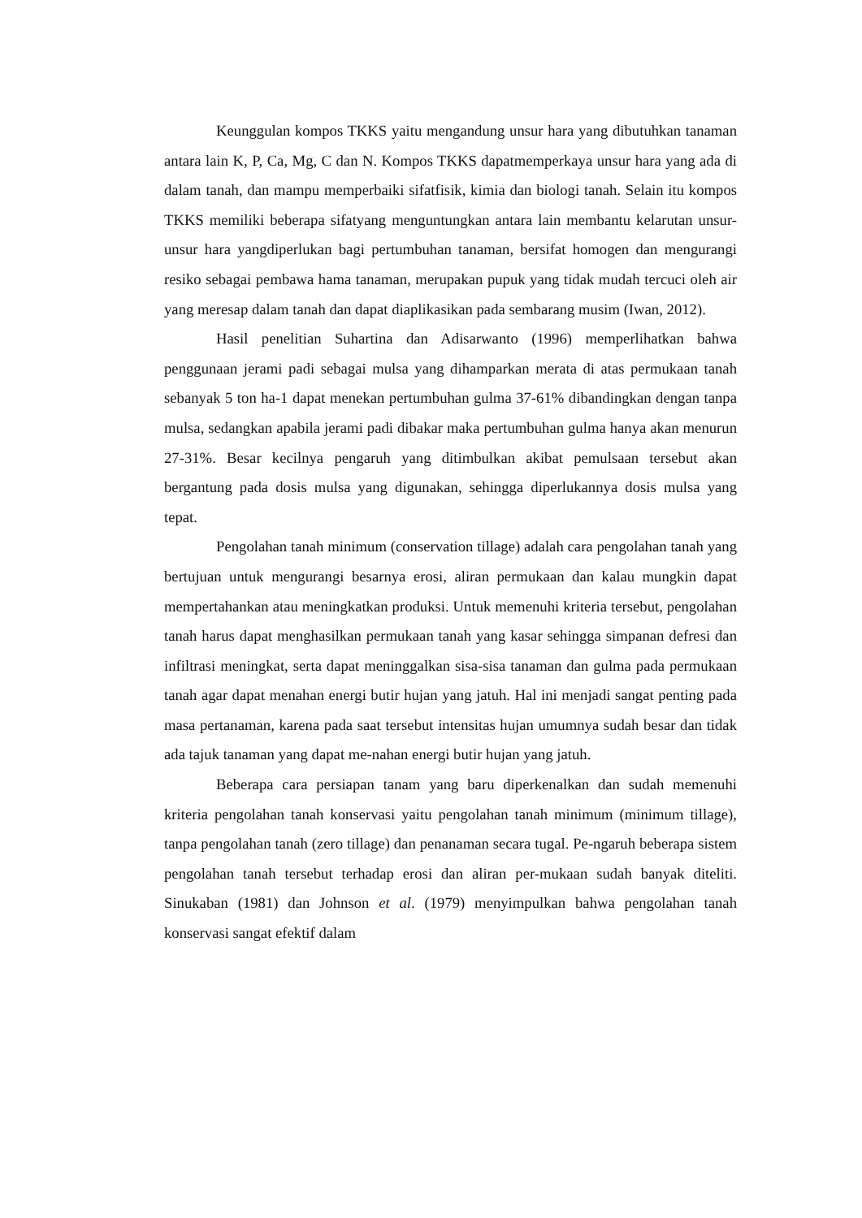Keunggulan kompos TKKS yaitu mengandung unsur hara yang dibutuhkan tanaman antara lain K, P, Ca, Mg, C dan N. Kompos TKKS dapatmemperkaya unsur hara yang ada di dalam tanah, dan mampu memperbaiki sifatfisik, kimia dan biologi tanah. Selain itu kompos TKKS memiliki beberapa sifatyang menguntungkan antara lain membantu kelarutan unsur-unsur hara yangdiperlukan bagi pertumbuhan tanaman, bersifat homogen dan mengurangi resiko sebagai pembawa hama tanaman, merupakan pupuk yang tidak mudah tercuci oleh air yang meresap dalam tanah dan dapat diaplikasikan pada sembarang musim (Iwan, 2012).
Hasil penelitian Suhartina dan Adisarwanto (1996) memperlihatkan bahwa penggunaan jerami padi sebagai mulsa yang dihamparkan merata di atas permukaan tanah sebanyak 5 ton ha-1 dapat menekan pertumbuhan gulma 37-61% dibandingkan dengan tanpa mulsa, sedangkan apabila jerami padi dibakar maka pertumbuhan gulma hanya akan menurun 27-31%. Besar kecilnya pengaruh yang ditimbulkan akibat pemulsaan tersebut akan bergantung pada dosis mulsa yang digunakan, sehingga diperlukannya dosis mulsa yang tepat.
Pengolahan tanah minimum (conservation tillage) adalah cara pengolahan tanah yang bertujuan untuk mengurangi besarnya erosi, aliran permukaan dan kalau mungkin dapat mempertahankan atau meningkatkan produksi. Untuk memenuhi kriteria tersebut, pengolahan tanah harus dapat menghasilkan permukaan tanah yang kasar sehingga simpanan defresi dan infiltrasi meningkat, serta dapat meninggalkan sisa-sisa tanaman dan gulma pada permukaan tanah agar dapat menahan energi butir hujan yang jatuh. Hal ini menjadi sangat penting pada masa pertanaman, karena pada saat tersebut intensitas hujan umumnya sudah besar dan tidak ada tajuk tanaman yang dapat me-nahan energi butir hujan yang jatuh.
Beberapa cara persiapan tanam yang baru diperkenalkan dan sudah memenuhi kriteria pengolahan tanah konservasi yaitu pengolahan tanah minimum (minimum tillage), tanpa pengolahan tanah (zero tillage) dan penanaman secara tugal. Pe-ngaruh beberapa sistem pengolahan tanah tersebut terhadap erosi dan aliran per-mukaan sudah banyak diteliti. Sinukaban (1981) dan Johnson et al. (1979) menyimpulkan bahwa pengolahan tanah konservasi sangat efektif dalam